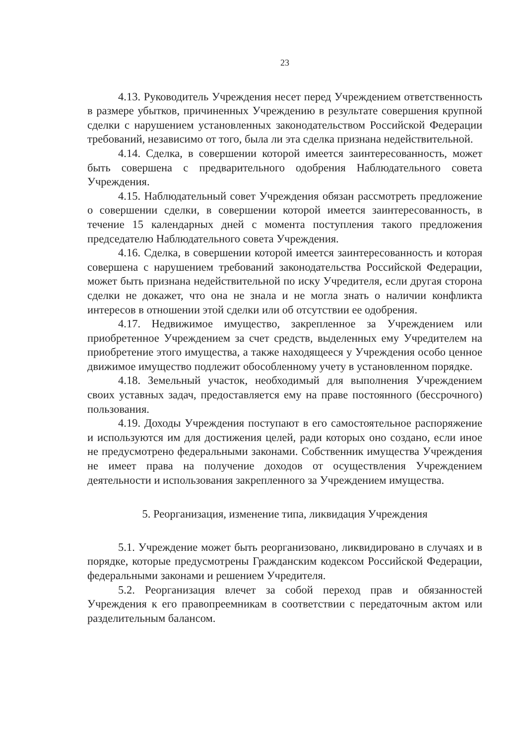23
4.13. Руководитель Учреждения несет перед Учреждением ответственность в размере убытков, причиненных Учреждению в результате совершения крупной сделки с нарушением установленных законодательством Российской Федерации требований, независимо от того, была ли эта сделка признана недействительной.
4.14. Сделка, в совершении которой имеется заинтересованность, может быть совершена с предварительного одобрения Наблюдательного совета Учреждения.
4.15. Наблюдательный совет Учреждения обязан рассмотреть предложение о совершении сделки, в совершении которой имеется заинтересованность, в течение 15 календарных дней с момента поступления такого предложения председателю Наблюдательного совета Учреждения.
4.16. Сделка, в совершении которой имеется заинтересованность и которая совершена с нарушением требований законодательства Российской Федерации, может быть признана недействительной по иску Учредителя, если другая сторона сделки не докажет, что она не знала и не могла знать о наличии конфликта интересов в отношении этой сделки или об отсутствии ее одобрения.
4.17. Недвижимое имущество, закрепленное за Учреждением или приобретенное Учреждением за счет средств, выделенных ему Учредителем на приобретение этого имущества, а также находящееся у Учреждения особо ценное движимое имущество подлежит обособленному учету в установленном порядке.
4.18. Земельный участок, необходимый для выполнения Учреждением своих уставных задач, предоставляется ему на праве постоянного (бессрочного) пользования.
4.19. Доходы Учреждения поступают в его самостоятельное распоряжение и используются им для достижения целей, ради которых оно создано, если иное не предусмотрено федеральными законами. Собственник имущества Учреждения не имеет права на получение доходов от осуществления Учреждением деятельности и использования закрепленного за Учреждением имущества.
5. Реорганизация, изменение типа, ликвидация Учреждения
5.1. Учреждение может быть реорганизовано, ликвидировано в случаях и в порядке, которые предусмотрены Гражданским кодексом Российской Федерации, федеральными законами и решением Учредителя.
5.2. Реорганизация влечет за собой переход прав и обязанностей Учреждения к его правопреемникам в соответствии с передаточным актом или разделительным балансом.